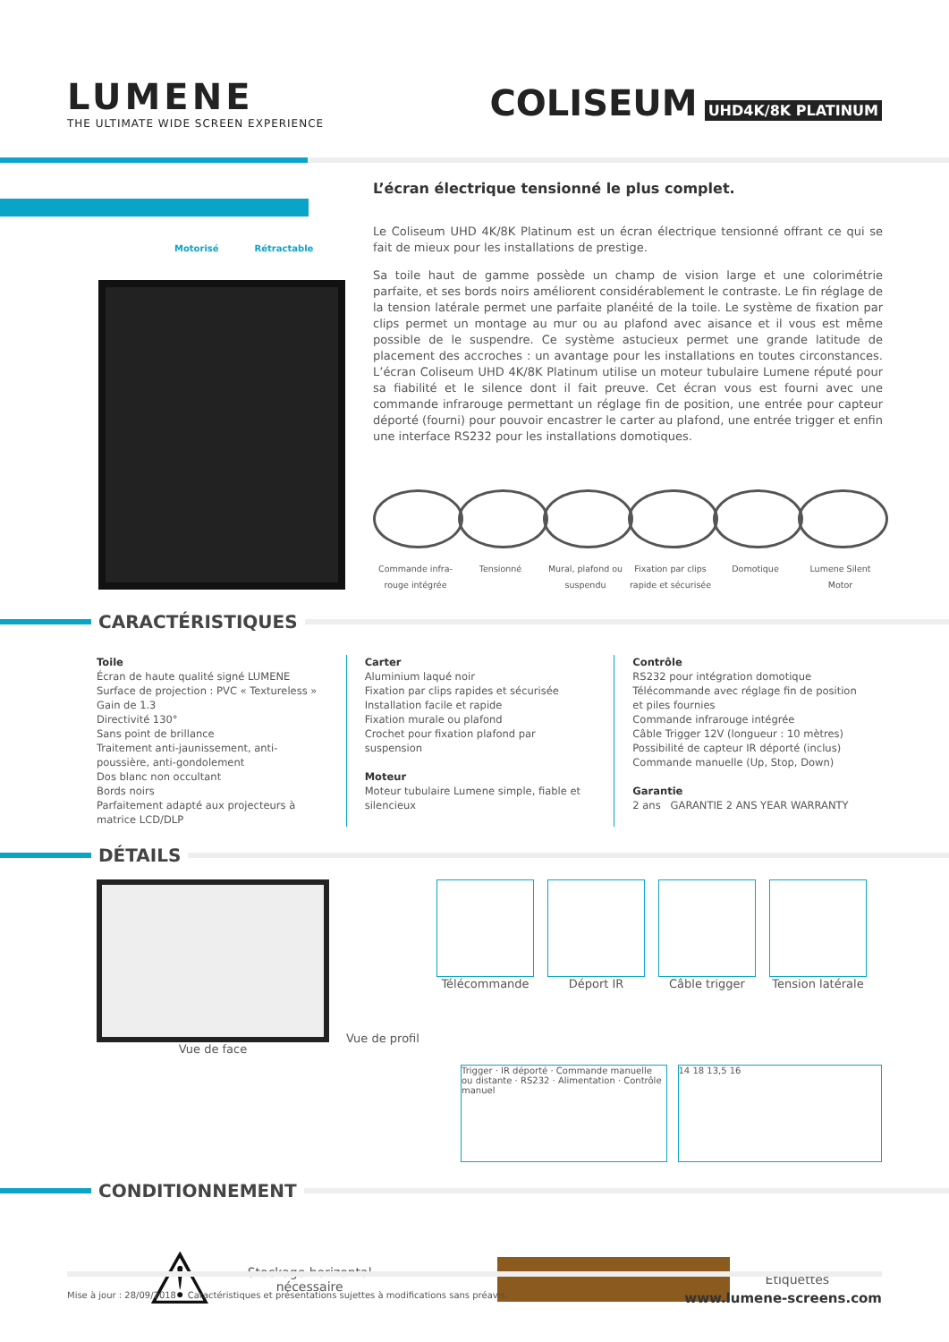LUMENE
THE ULTIMATE WIDE SCREEN EXPERIENCE
COLISEUM UHD4K/8K PLATINUM
Motorisé Rétractable
L’écran électrique tensionné le plus complet.
Le Coliseum UHD 4K/8K Platinum est un écran électrique tensionné offrant ce qui se fait de mieux pour les installations de prestige.
Sa toile haut de gamme possède un champ de vision large et une colorimétrie parfaite, et ses bords noirs améliorent considérablement le contraste. Le fin réglage de la tension latérale permet une parfaite planéité de la toile. Le système de fixation par clips permet un montage au mur ou au plafond avec aisance et il vous est même possible de le suspendre. Ce système astucieux permet une grande latitude de placement des accroches : un avantage pour les installations en toutes circonstances. L’écran Coliseum UHD 4K/8K Platinum utilise un moteur tubulaire Lumene réputé pour sa fiabilité et le silence dont il fait preuve. Cet écran vous est fourni avec une commande infrarouge permettant un réglage fin de position, une entrée pour capteur déporté (fourni) pour pouvoir encastrer le carter au plafond, une entrée trigger et enfin une interface RS232 pour les installations domotiques.
Commande infra-rouge intégrée
Tensionné Mural, plafond ou suspendu
Fixation par clips rapide et sécurisée
Domotique Lumene Silent Motor
CARACTÉRISTIQUES
Toile
Écran de haute qualité signé LUMENE
Surface de projection : PVC « Textureless »
Gain de 1.3
Directivité 130°
Sans point de brillance
Traitement anti-jaunissement, anti-poussière, anti-gondolement
Dos blanc non occultant
Bords noirs
Parfaitement adapté aux projecteurs à matrice LCD/DLP
Carter
Aluminium laqué noir
Fixation par clips rapides et sécurisée
Installation facile et rapide
Fixation murale ou plafond
Crochet pour fixation plafond par suspension
Moteur
Moteur tubulaire Lumene simple, fiable et silencieux
Contrôle
RS232 pour intégration domotique
Télécommande avec réglage fin de position et piles fournies
Commande infrarouge intégrée
Câble Trigger 12V (longueur : 10 mètres)
Possibilité de capteur IR déporté (inclus)
Commande manuelle (Up, Stop, Down)
Garantie
2 ans GARANTIE 2 ANS YEAR WARRANTY
DÉTAILS
Vue de face Vue de profil
Télécommande Déport IR Câble trigger Tension latérale
Trigger · IR déporté · Commande manuelle ou distante · RS232 · Alimentation · Contrôle manuel
14 18 13,5 16
CONDITIONNEMENT
⚠
Stockage horizontal
nécessaire
Étiquettes
Mise à jour : 28/09/2018 Caractéristiques et présentations sujettes à modifications sans préavis. www.lumene-screens.com